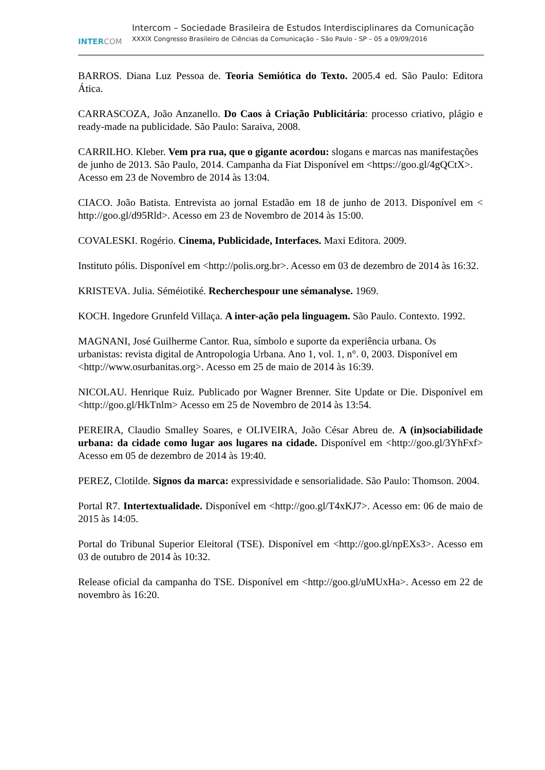INTER COM
Intercom – Sociedade Brasileira de Estudos Interdisciplinares da Comunicação
XXXIX Congresso Brasileiro de Ciências da Comunicação – São Paulo - SP – 05 a 09/09/2016
BARROS. Diana Luz Pessoa de. Teoria Semiótica do Texto. 2005.4 ed. São Paulo: Editora Ática.
CARRASCOZA, João Anzanello. Do Caos à Criação Publicitária: processo criativo, plágio e ready-made na publicidade. São Paulo: Saraiva, 2008.
CARRILHO. Kleber. Vem pra rua, que o gigante acordou: slogans e marcas nas manifestações de junho de 2013. São Paulo, 2014. Campanha da Fiat Disponível em <https://goo.gl/4gQCtX>. Acesso em 23 de Novembro de 2014 às 13:04.
CIACO. João Batista. Entrevista ao jornal Estadão em 18 de junho de 2013. Disponível em < http://goo.gl/d95Rld>. Acesso em 23 de Novembro de 2014 às 15:00.
COVALESKI. Rogério. Cinema, Publicidade, Interfaces. Maxi Editora. 2009.
Instituto pólis. Disponível em <http://polis.org.br>. Acesso em 03 de dezembro de 2014 às 16:32.
KRISTEVA. Julia. Séméiotiké. Recherchespour une sémanalyse. 1969.
KOCH. Ingedore Grunfeld Villaça. A inter-ação pela linguagem. São Paulo. Contexto. 1992.
MAGNANI, José Guilherme Cantor. Rua, símbolo e suporte da experiência urbana. Os urbanistas: revista digital de Antropologia Urbana. Ano 1, vol. 1, n°. 0, 2003. Disponível em <http://www.osurbanitas.org>. Acesso em 25 de maio de 2014 às 16:39.
NICOLAU. Henrique Ruiz. Publicado por Wagner Brenner. Site Update or Die. Disponível em <http://goo.gl/HkTnlm> Acesso em 25 de Novembro de 2014 às 13:54.
PEREIRA, Claudio Smalley Soares, e OLIVEIRA, João César Abreu de. A (in)sociabilidade urbana: da cidade como lugar aos lugares na cidade. Disponível em <http://goo.gl/3YhFxf> Acesso em 05 de dezembro de 2014 às 19:40.
PEREZ, Clotilde. Signos da marca: expressividade e sensorialidade. São Paulo: Thomson. 2004.
Portal R7. Intertextualidade. Disponível em <http://goo.gl/T4xKJ7>. Acesso em: 06 de maio de 2015 às 14:05.
Portal do Tribunal Superior Eleitoral (TSE). Disponível em <http://goo.gl/npEXs3>. Acesso em 03 de outubro de 2014 às 10:32.
Release oficial da campanha do TSE. Disponível em <http://goo.gl/uMUxHa>. Acesso em 22 de novembro às 16:20.